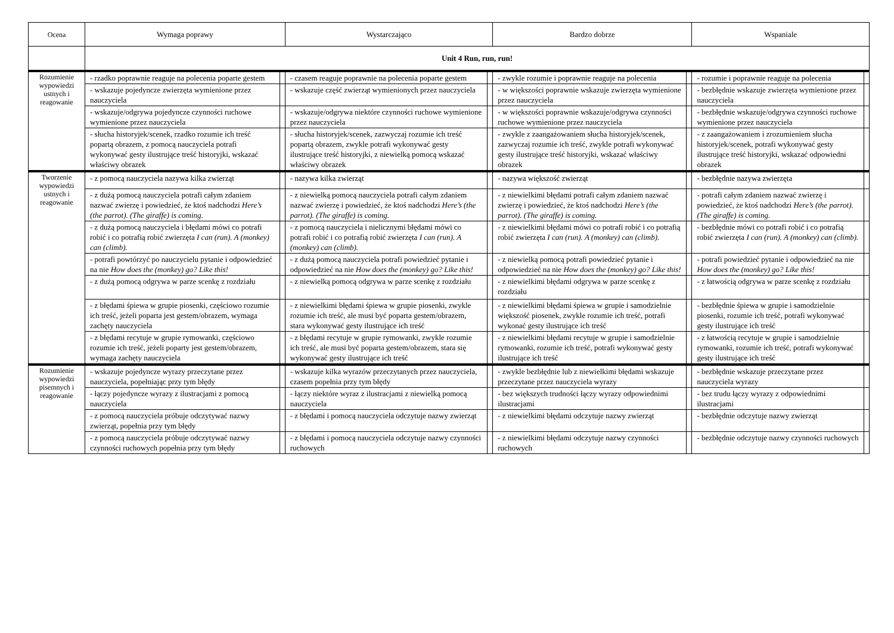| Ocena | Wymaga poprawy | | Wystarczająco | | Bardzo dobrze | | Wspaniale | |
| --- | --- | --- | --- | --- | --- | --- | --- | --- |
| | Unit 4 Run, run, run! | | | | | | | |
| Rozumienie wypowiedzi ustnych i reagowanie | - rzadko poprawnie reaguje na polecenia poparte gestem | | - czasem reaguje poprawnie na polecenia poparte gestem | | - zwykle rozumie i poprawnie reaguje na polecenia | | - rozumie i poprawnie reaguje na polecenia | |
| | - wskazuje pojedyncze zwierzęta wymienione przez nauczyciela | | - wskazuje część zwierząt wymienionych przez nauczyciela | | - w większości poprawnie wskazuje zwierzęta wymienione przez nauczyciela | | - bezbłędnie wskazuje zwierzęta wymienione przez nauczyciela | |
| | - wskazuje/odgrywa pojedyncze czynności ruchowe wymienione przez nauczyciela | | - wskazuje/odgrywa niektóre czynności ruchowe wymienione przez nauczyciela | | - w większości poprawnie wskazuje/odgrywa czynności ruchowe wymienione przez nauczyciela | | - bezbłędnie wskazuje/odgrywa czynności ruchowe wymienione przez nauczyciela | |
| | - słucha historyjek/scenek, rzadko rozumie ich treść popartą obrazem, z pomocą nauczyciela potrafi wykonywać gesty ilustrujące treść historyjki, wskazać właściwy obrazek | | - słucha historyjek/scenek, zazwyczaj rozumie ich treść popartą obrazem, zwykle potrafi wykonywać gesty ilustrujące treść historyjki, z niewielką pomocą wskazać właściwy obrazek | | - zwykle z zaangażowaniem słucha historyjek/scenek, zazwyczaj rozumie ich treść, zwykle potrafi wykonywać gesty ilustrujące treść historyjki, wskazać właściwy obrazek | | - z zaangażowaniem i zrozumieniem słucha historyjek/scenek, potrafi wykonywać gesty ilustrujące treść historyjki, wskazać odpowiedni obrazek | |
| Tworzenie wypowiedzi ustnych i reagowanie | - z pomocą nauczyciela nazywa kilka zwierząt | | - nazywa kilka zwierząt | | - nazywa większość zwierząt | | - bezbłędnie nazywa zwierzęta | |
| | - z dużą pomocą nauczyciela potrafi całym zdaniem nazwać zwierzę i powiedzieć, że ktoś nadchodzi Here’s (the parrot). (The giraffe) is coming. | | - z niewielką pomocą nauczyciela potrafi całym zdaniem nazwać zwierzę i powiedzieć, że ktoś nadchodzi Here’s (the parrot). (The giraffe) is coming. | | - z niewielkimi błędami potrafi całym zdaniem nazwać zwierzę i powiedzieć, że ktoś nadchodzi Here’s (the parrot). (The giraffe) is coming. | | - potrafi całym zdaniem nazwać zwierzę i powiedzieć, że ktoś nadchodzi Here’s (the parrot). (The giraffe) is coming. | |
| | - z dużą pomocą nauczyciela i błędami mówi co potrafi robić i co potrafią robić zwierzęta I can (run). A (monkey) can (climb). | | - z pomocą nauczyciela i nielicznymi błędami mówi co potrafi robić i co potrafią robić zwierzęta I can (run). A (monkey) can (climb). | | - z niewielkimi błędami mówi co potrafi robić i co potrafią robić zwierzęta I can (run). A (monkey) can (climb). | | - bezbłędnie mówi co potrafi robić i co potrafią robić zwierzęta I can (run). A (monkey) can (climb). | |
| | - potrafi powtórzyć po nauczycielu pytanie i odpowiedzieć na nie How does the (monkey) go? Like this! | | - z dużą pomocą nauczyciela potrafi powiedzieć pytanie i odpowiedzieć na nie How does the (monkey) go? Like this! | | - z niewielką pomocą potrafi powiedzieć pytanie i odpowiedzieć na nie How does the (monkey) go? Like this! | | - potrafi powiedzieć pytanie i odpowiedzieć na nie How does the (monkey) go? Like this! | |
| | - z dużą pomocą odgrywa w parze scenkę z rozdziału | | - z niewielką pomocą odgrywa w parze scenkę z rozdziału | | - z niewielkimi błędami odgrywa w parze scenkę z rozdziału | | - z łatwością odgrywa w parze scenkę z rozdziału | |
| | - z błędami śpiewa w grupie piosenki, częściowo rozumie ich treść, jeżeli poparta jest gestem/obrazem, wymaga zachęty nauczyciela | | - z niewielkimi błędami śpiewa w grupie piosenki, zwykle rozumie ich treść, ale musi być poparta gestem/obrazem, stara wykonywać gesty ilustrujące ich treść | | - z niewielkimi błędami śpiewa w grupie i samodzielnie większość piosenek, zwykle rozumie ich treść, potrafi wykonać gesty ilustrujące ich treść | | - bezbłędnie śpiewa w grupie i samodzielnie piosenki, rozumie ich treść, potrafi wykonywać gesty ilustrujące ich treść | |
| | - z błędami recytuje w grupie rymowanki, częściowo rozumie ich treść, jeżeli poparty jest gestem/obrazem, wymaga zachęty nauczyciela | | - z błędami recytuje w grupie rymowanki, zwykle rozumie ich treść, ale musi być poparta gestem/obrazem, stara się wykonywać gesty ilustrujące ich treść | | - z niewielkimi błędami recytuje w grupie i samodzielnie rymowanki, rozumie ich treść, potrafi wykonywać gesty ilustrujące ich treść | | - z łatwością recytuje w grupie i samodzielnie rymowanki, rozumie ich treść, potrafi wykonywać gesty ilustrujące ich treść | |
| Rozumienie wypowiedzi pisemnych i reagowanie | - wskazuje pojedyncze wyrazy przeczytane przez nauczyciela, popełniając przy tym błędy | | - wskazuje kilka wyrazów przeczytanych przez nauczyciela, czasem popełnia przy tym błędy | | - zwykle bezbłędnie lub z niewielkimi błędami wskazuje przeczytane przez nauczyciela wyrazy | | - bezbłędnie wskazuje przeczytane przez nauczyciela wyrazy | |
| | - łączy pojedyncze wyrazy z ilustracjami z pomocą nauczyciela | | - łączy niektóre wyraz z ilustracjami z niewielką pomocą nauczyciela | | - bez większych trudności łączy wyrazy odpowiednimi ilustracjami | | - bez trudu łączy wyrazy z odpowiednimi ilustracjami | |
| | - z pomocą nauczyciela próbuje odczytywać nazwy zwierząt, popełnia przy tym błędy | | - z błędami i pomocą nauczyciela odczytuje nazwy zwierząt | | - z niewielkimi błędami odczytuje nazwy zwierząt | | - bezbłędnie odczytuje nazwy zwierząt | |
| | - z pomocą nauczyciela próbuje odczytywać nazwy czynności ruchowych popełnia przy tym błędy | | - z błędami i pomocą nauczyciela odczytuje nazwy czynności ruchowych | | - z niewielkimi błędami odczytuje nazwy czynności ruchowych | | - bezbłędnie odczytuje nazwy czynności ruchowych | |